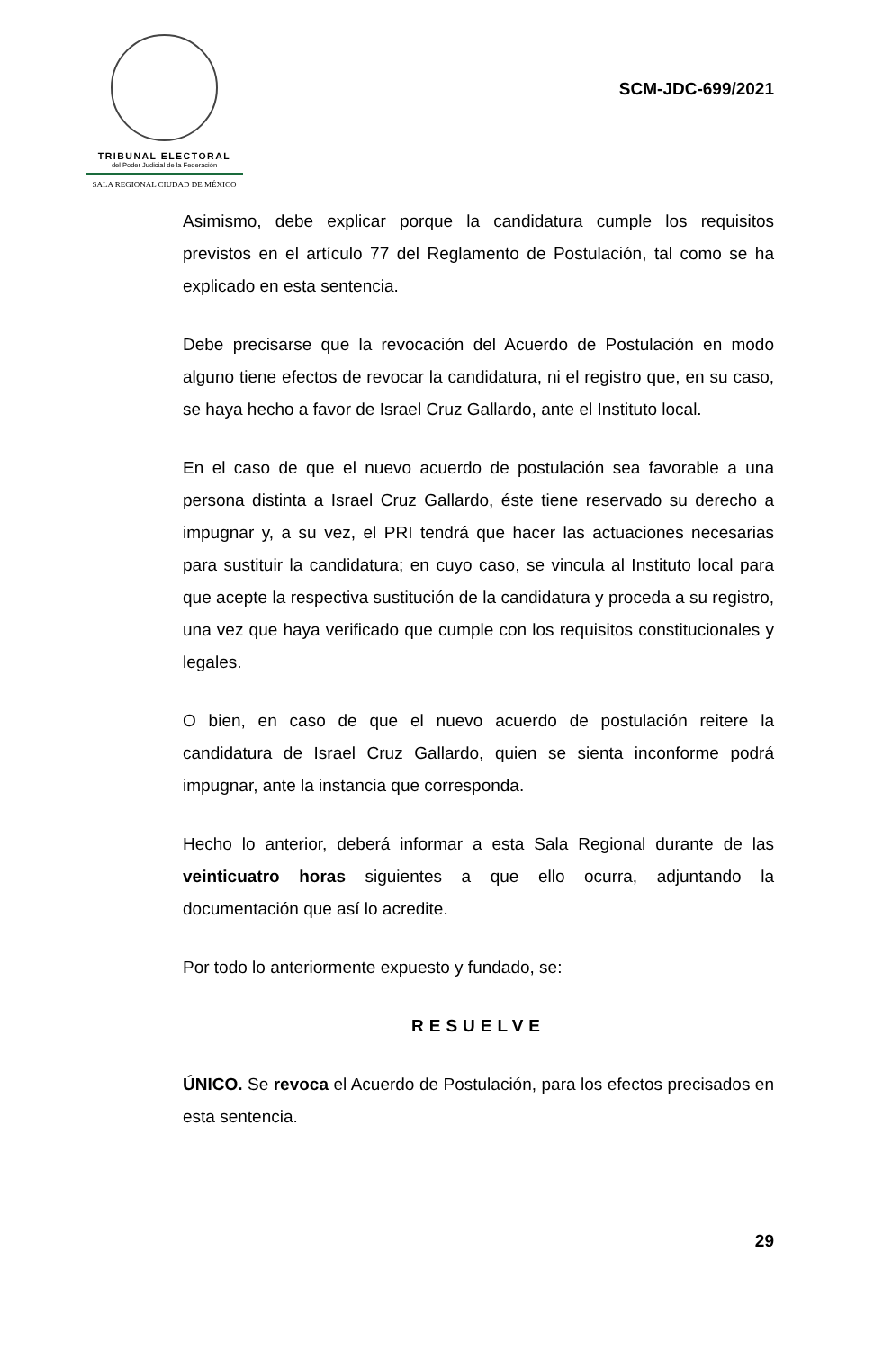TRIBUNAL ELECTORAL
del Poder Judicial de la Federación
SALA REGIONAL CIUDAD DE MÉXICO
SCM-JDC-699/2021
Asimismo, debe explicar porque la candidatura cumple los requisitos previstos en el artículo 77 del Reglamento de Postulación, tal como se ha explicado en esta sentencia.
Debe precisarse que la revocación del Acuerdo de Postulación en modo alguno tiene efectos de revocar la candidatura, ni el registro que, en su caso, se haya hecho a favor de Israel Cruz Gallardo, ante el Instituto local.
En el caso de que el nuevo acuerdo de postulación sea favorable a una persona distinta a Israel Cruz Gallardo, éste tiene reservado su derecho a impugnar y, a su vez, el PRI tendrá que hacer las actuaciones necesarias para sustituir la candidatura; en cuyo caso, se vincula al Instituto local para que acepte la respectiva sustitución de la candidatura y proceda a su registro, una vez que haya verificado que cumple con los requisitos constitucionales y legales.
O bien, en caso de que el nuevo acuerdo de postulación reitere la candidatura de Israel Cruz Gallardo, quien se sienta inconforme podrá impugnar, ante la instancia que corresponda.
Hecho lo anterior, deberá informar a esta Sala Regional durante de las veinticuatro horas siguientes a que ello ocurra, adjuntando la documentación que así lo acredite.
Por todo lo anteriormente expuesto y fundado, se:
RESUELVE
ÚNICO. Se revoca el Acuerdo de Postulación, para los efectos precisados en esta sentencia.
29